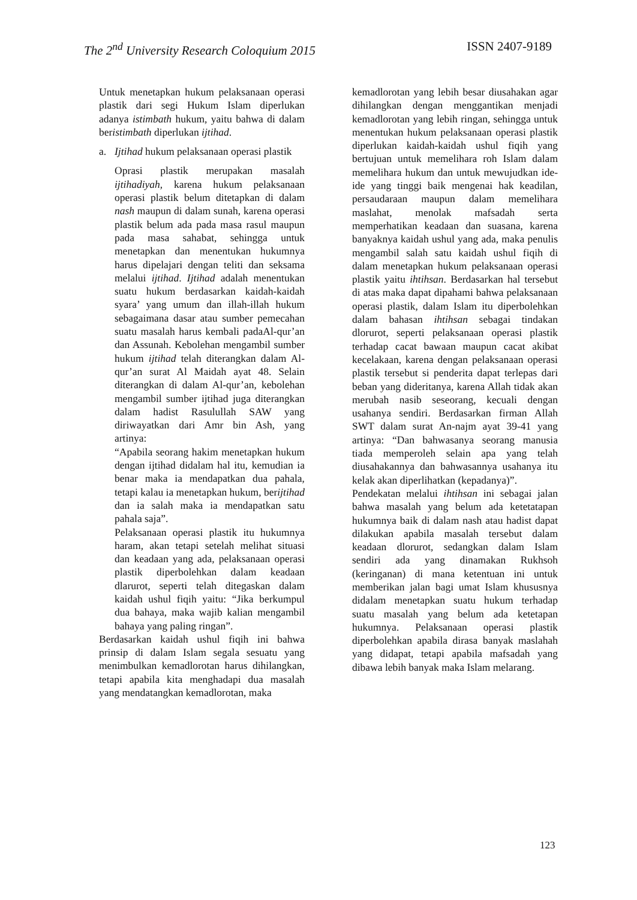The 2<sup>nd</sup> University Research Coloquium 2015 ISSN 2407-9189
Untuk menetapkan hukum pelaksanaan operasi plastik dari segi Hukum Islam diperlukan adanya istimbath hukum, yaitu bahwa di dalam beristimbath diperlukan ijtihad.
a. Ijtihad hukum pelaksanaan operasi plastik
Oprasi plastik merupakan masalah ijtihadiyah, karena hukum pelaksanaan operasi plastik belum ditetapkan di dalam nash maupun di dalam sunah, karena operasi plastik belum ada pada masa rasul maupun pada masa sahabat, sehingga untuk menetapkan dan menentukan hukumnya harus dipelajari dengan teliti dan seksama melalui ijtihad. Ijtihad adalah menentukan suatu hukum berdasarkan kaidah-kaidah syara’ yang umum dan illah-illah hukum sebagaimana dasar atau sumber pemecahan suatu masalah harus kembali padaAl-qur’an dan Assunah. Kebolehan mengambil sumber hukum ijtihad telah diterangkan dalam Al-qur’an surat Al Maidah ayat 48. Selain diterangkan di dalam Al-qur’an, kebolehan mengambil sumber ijtihad juga diterangkan dalam hadist Rasulullah SAW yang diriwayatkan dari Amr bin Ash, yang artinya:
“Apabila seorang hakim menetapkan hukum dengan ijtihad didalam hal itu, kemudian ia benar maka ia mendapatkan dua pahala, tetapi kalau ia menetapkan hukum, berijtihad dan ia salah maka ia mendapatkan satu pahala saja”.
Pelaksanaan operasi plastik itu hukumnya haram, akan tetapi setelah melihat situasi dan keadaan yang ada, pelaksanaan operasi plastik diperbolehkan dalam keadaan dlarurot, seperti telah ditegaskan dalam kaidah ushul fiqih yaitu: “Jika berkumpul dua bahaya, maka wajib kalian mengambil bahaya yang paling ringan”.
Berdasarkan kaidah ushul fiqih ini bahwa prinsip di dalam Islam segala sesuatu yang menimbulkan kemadlorotan harus dihilangkan, tetapi apabila kita menghadapi dua masalah yang mendatangkan kemadlorotan, maka
kemadlorotan yang lebih besar diusahakan agar dihilangkan dengan menggantikan menjadi kemadlorotan yang lebih ringan, sehingga untuk menentukan hukum pelaksanaan operasi plastik diperlukan kaidah-kaidah ushul fiqih yang bertujuan untuk memelihara roh Islam dalam memelihara hukum dan untuk mewujudkan ide-ide yang tinggi baik mengenai hak keadilan, persaudaraan maupun dalam memelihara maslahat, menolak mafsadah serta memperhatikan keadaan dan suasana, karena banyaknya kaidah ushul yang ada, maka penulis mengambil salah satu kaidah ushul fiqih di dalam menetapkan hukum pelaksanaan operasi plastik yaitu ihtihsan. Berdasarkan hal tersebut di atas maka dapat dipahami bahwa pelaksanaan operasi plastik, dalam Islam itu diperbolehkan dalam bahasan ihtihsan sebagai tindakan dlorurot, seperti pelaksanaan operasi plastik terhadap cacat bawaan maupun cacat akibat kecelakaan, karena dengan pelaksanaan operasi plastik tersebut si penderita dapat terlepas dari beban yang dideritanya, karena Allah tidak akan merubah nasib seseorang, kecuali dengan usahanya sendiri. Berdasarkan firman Allah SWT dalam surat An-najm ayat 39-41 yang artinya: “Dan bahwasanya seorang manusia tiada memperoleh selain apa yang telah diusahakannya dan bahwasannya usahanya itu kelak akan diperlihatkan (kepadanya)”.
Pendekatan melalui ihtihsan ini sebagai jalan bahwa masalah yang belum ada ketetatapan hukumnya baik di dalam nash atau hadist dapat dilakukan apabila masalah tersebut dalam keadaan dlorurot, sedangkan dalam Islam sendiri ada yang dinamakan Rukhsoh (keringanan) di mana ketentuan ini untuk memberikan jalan bagi umat Islam khususnya didalam menetapkan suatu hukum terhadap suatu masalah yang belum ada ketetapan hukumnya. Pelaksanaan operasi plastik diperbolehkan apabila dirasa banyak maslahah yang didapat, tetapi apabila mafsadah yang dibawa lebih banyak maka Islam melarang.
123